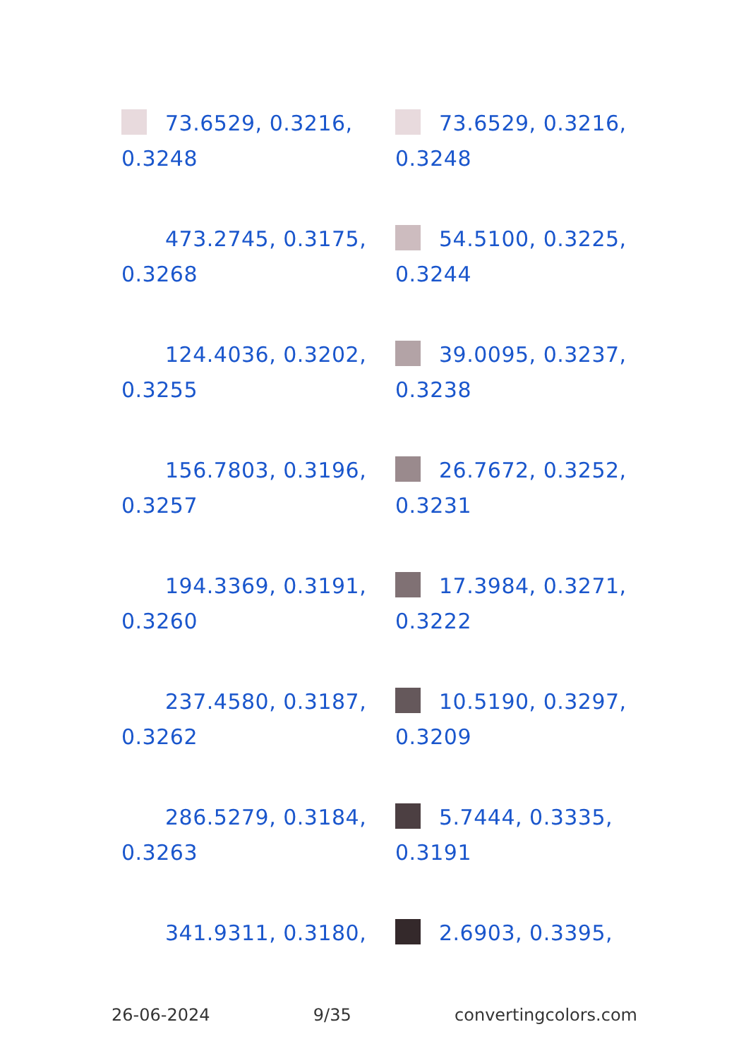73.6529, 0.3216, 0.3248
73.6529, 0.3216, 0.3248
473.2745, 0.3175, 0.3268
54.5100, 0.3225, 0.3244
124.4036, 0.3202, 0.3255
39.0095, 0.3237, 0.3238
156.7803, 0.3196, 0.3257
26.7672, 0.3252, 0.3231
194.3369, 0.3191, 0.3260
17.3984, 0.3271, 0.3222
237.4580, 0.3187, 0.3262
10.5190, 0.3297, 0.3209
286.5279, 0.3184, 0.3263
5.7444, 0.3335, 0.3191
341.9311, 0.3180,
2.6903, 0.3395,
26-06-2024 9/35 convertingcolors.com